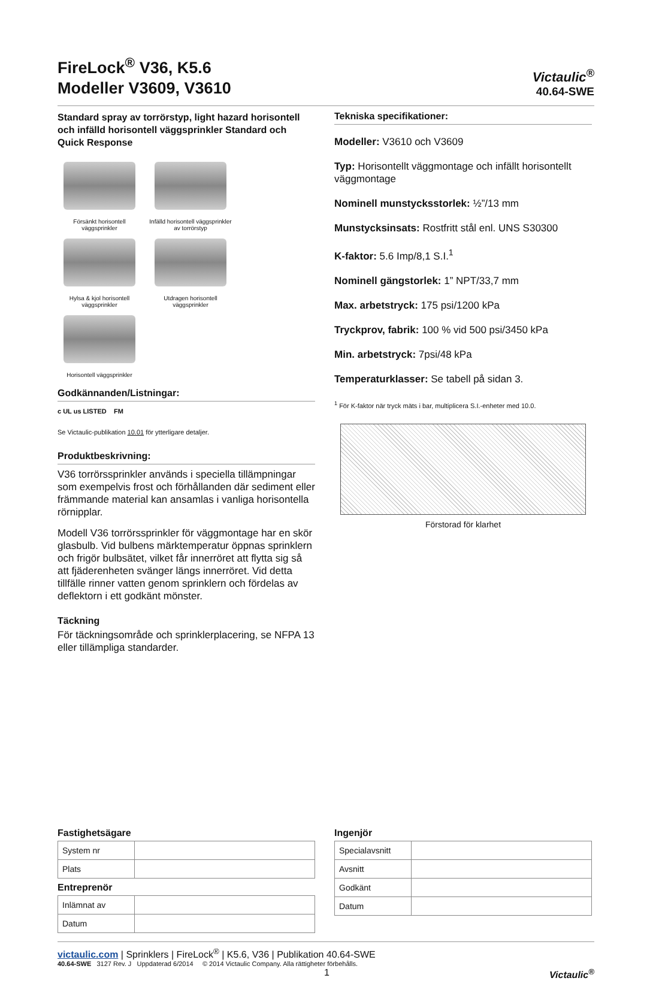FireLock<sup>®</sup> V36, K5.6
Modeller V3609, V3610
Victaulic<sup>®</sup>
40.64-SWE
Standard spray av torrörstyp, light hazard horisontell och infälld horisontell väggsprinkler Standard och Quick Response
Försänkt horisontell väggsprinkler
Infälld horisontell väggsprinkler av torrörstyp
Hylsa & kjol horisontell väggsprinkler
Utdragen horisontell väggsprinkler
Horisontell väggsprinkler
Godkännanden/Listningar:
c UL us LISTED FM
Se Victaulic-publikation 10.01 för ytterligare detaljer.
Produktbeskrivning:
V36 torrörssprinkler används i speciella tillämpningar som exempelvis frost och förhållanden där sediment eller främmande material kan ansamlas i vanliga horisontella rörnipplar.
Modell V36 torrörssprinkler för väggmontage har en skör glasbulb. Vid bulbens märktemperatur öppnas sprinklern och frigör bulbsätet, vilket får innerröret att flytta sig så att fjäderenheten svänger längs innerröret. Vid detta tillfälle rinner vatten genom sprinklern och fördelas av deflektorn i ett godkänt mönster.
Täckning
För täckningsområde och sprinklerplacering, se NFPA 13 eller tillämpliga standarder.
Tekniska specifikationer:
Modeller: V3610 och V3609
Typ: Horisontellt väggmontage och infällt horisontellt väggmontage
Nominell munstycksstorlek: ½”/13 mm
Munstycksinsats: Rostfritt stål enl. UNS S30300
K-faktor: 5.6 Imp/8,1 S.I.<sup>1</sup>
Nominell gängstorlek: 1” NPT/33,7 mm
Max. arbetstryck: 175 psi/1200 kPa
Tryckprov, fabrik: 100 % vid 500 psi/3450 kPa
Min. arbetstryck: 7psi/48 kPa
Temperaturklasser: Se tabell på sidan 3.
<sup>1</sup> För K-faktor när tryck mäts i bar, multiplicera S.I.-enheter med 10.0.
Förstorad för klarhet
Fastighetsägare
| System nr | |
| Plats | |
Entreprenör
| Inlämnat av | |
| Datum | |
Ingenjör
| Specialavsnitt | |
| Avsnitt | |
| Godkänt | |
| Datum | |
victaulic.com | Sprinklers | FireLock<sup>®</sup> | K5.6, V36 | Publikation 40.64-SWE
40.64-SWE 3127 Rev. J Uppdaterad 6/2014 © 2014 Victaulic Company. Alla rättigheter förbehålls.
1 Victaulic<sup>®</sup>